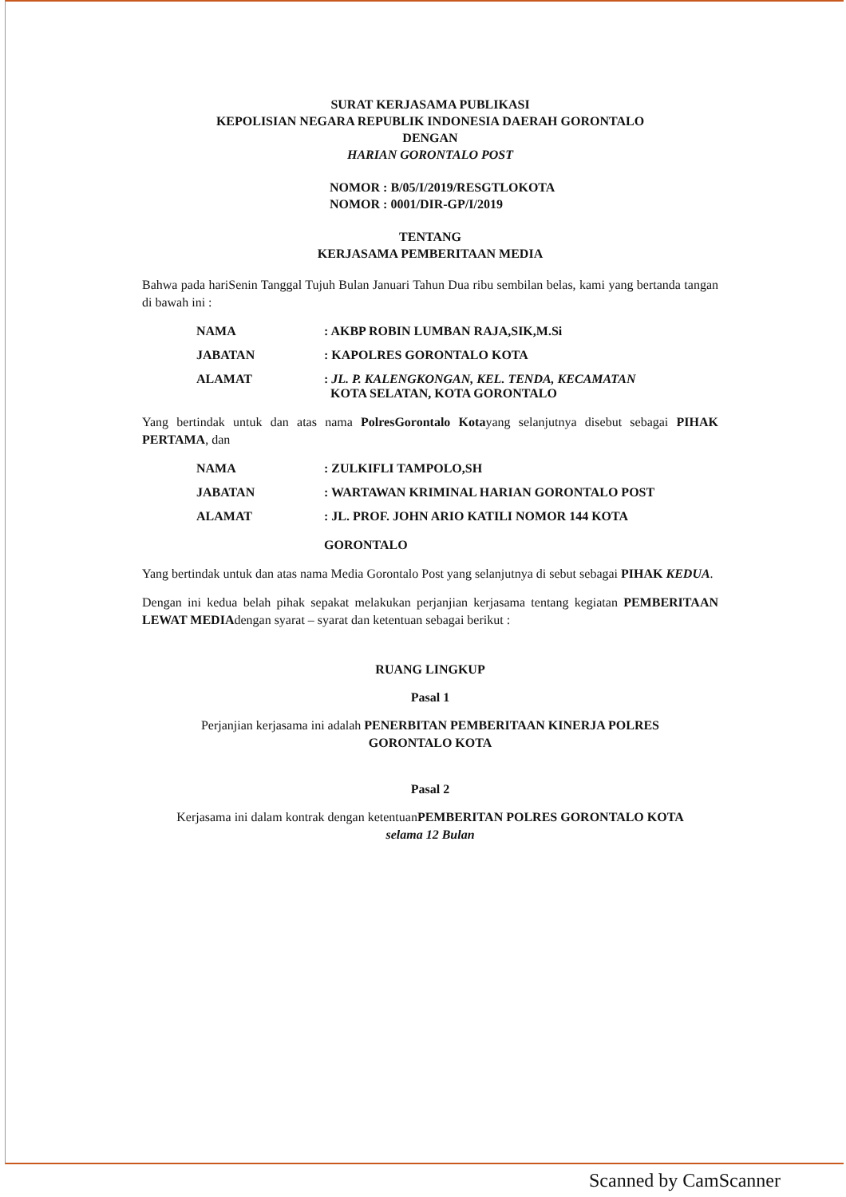SURAT KERJASAMA PUBLIKASI
KEPOLISIAN NEGARA REPUBLIK INDONESIA DAERAH GORONTALO
DENGAN
HARIAN GORONTALO POST
NOMOR : B/05/I/2019/RESGTLOKOTA
NOMOR : 0001/DIR-GP/I/2019
TENTANG
KERJASAMA PEMBERITAAN MEDIA
Bahwa pada hariSenin Tanggal Tujuh Bulan Januari Tahun Dua ribu sembilan belas, kami yang bertanda tangan di bawah ini :
| NAMA | : AKBP ROBIN LUMBAN RAJA,SIK,M.Si |
| JABATAN | : KAPOLRES GORONTALO KOTA |
| ALAMAT | : JL. P. KALENGKONGAN, KEL. TENDA, KECAMATAN KOTA SELATAN, KOTA GORONTALO |
Yang bertindak untuk dan atas nama PolresGorontalo Kotayang selanjutnya disebut sebagai PIHAK PERTAMA, dan
| NAMA | : ZULKIFLI TAMPOLO,SH |
| JABATAN | : WARTAWAN KRIMINAL HARIAN GORONTALO POST |
| ALAMAT | : JL. PROF. JOHN ARIO KATILI NOMOR 144 KOTA GORONTALO |
Yang bertindak untuk dan atas nama Media Gorontalo Post yang selanjutnya di sebut sebagai PIHAK KEDUA.
Dengan ini kedua belah pihak sepakat melakukan perjanjian kerjasama tentang kegiatan PEMBERITAAN LEWAT MEDIAdengan syarat – syarat dan ketentuan sebagai berikut :
RUANG LINGKUP
Pasal 1
Perjanjian kerjasama ini adalah PENERBITAN PEMBERITAAN KINERJA POLRES
GORONTALO KOTA
Pasal 2
Kerjasama ini dalam kontrak dengan ketentuanPEMBERITAN POLRES GORONTALO KOTA
selama 12 Bulan
Scanned by CamScanner